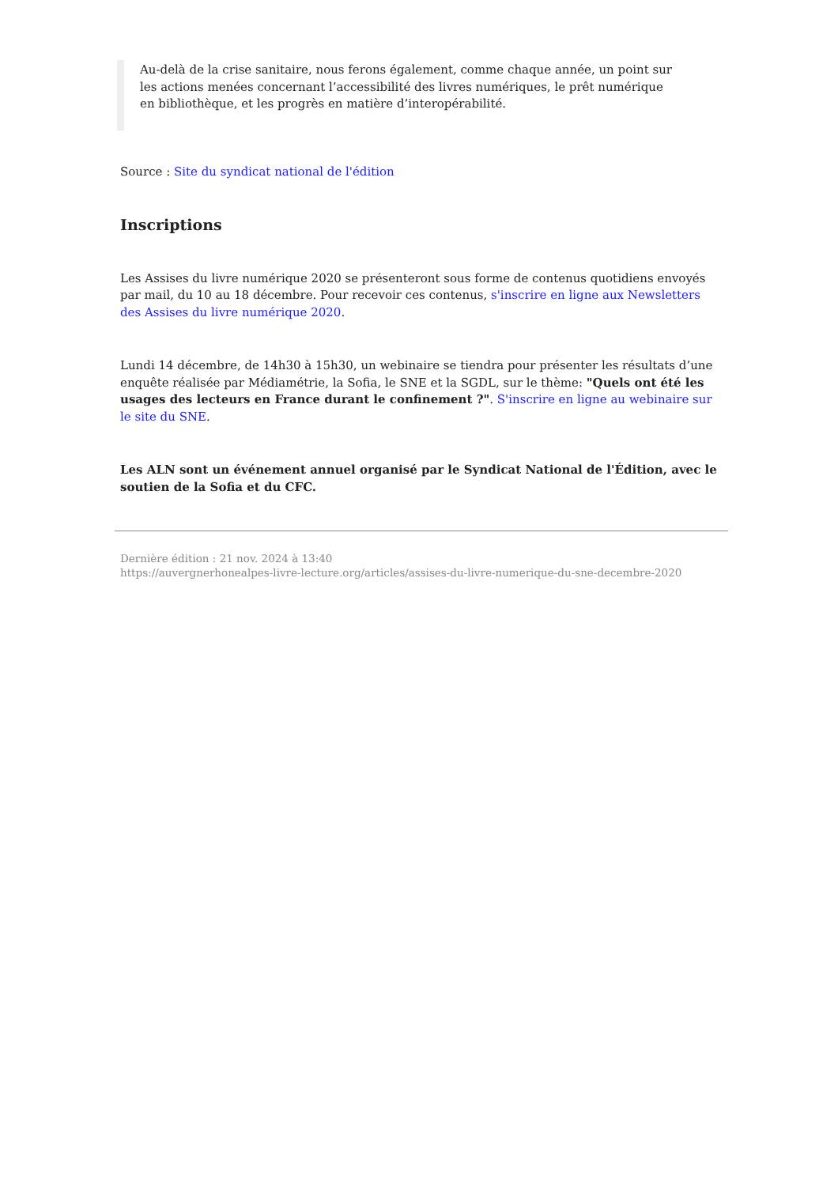Au-delà de la crise sanitaire, nous ferons également, comme chaque année, un point sur les actions menées concernant l’accessibilité des livres numériques, le prêt numérique en bibliothèque, et les progrès en matière d’interopérabilité.
Source : Site du syndicat national de l'édition
Inscriptions
Les Assises du livre numérique 2020 se présenteront sous forme de contenus quotidiens envoyés par mail, du 10 au 18 décembre. Pour recevoir ces contenus, s'inscrire en ligne aux Newsletters des Assises du livre numérique 2020.
Lundi 14 décembre, de 14h30 à 15h30, un webinaire se tiendra pour présenter les résultats d’une enquête réalisée par Médiamétrie, la Sofia, le SNE et la SGDL, sur le thème: "Quels ont été les usages des lecteurs en France durant le confinement ?". S'inscrire en ligne au webinaire sur le site du SNE.
Les ALN sont un événement annuel organisé par le Syndicat National de l'Édition, avec le soutien de la Sofia et du CFC.
Dernière édition : 21 nov. 2024 à 13:40
https://auvergnerhonealpes-livre-lecture.org/articles/assises-du-livre-numerique-du-sne-decembre-2020